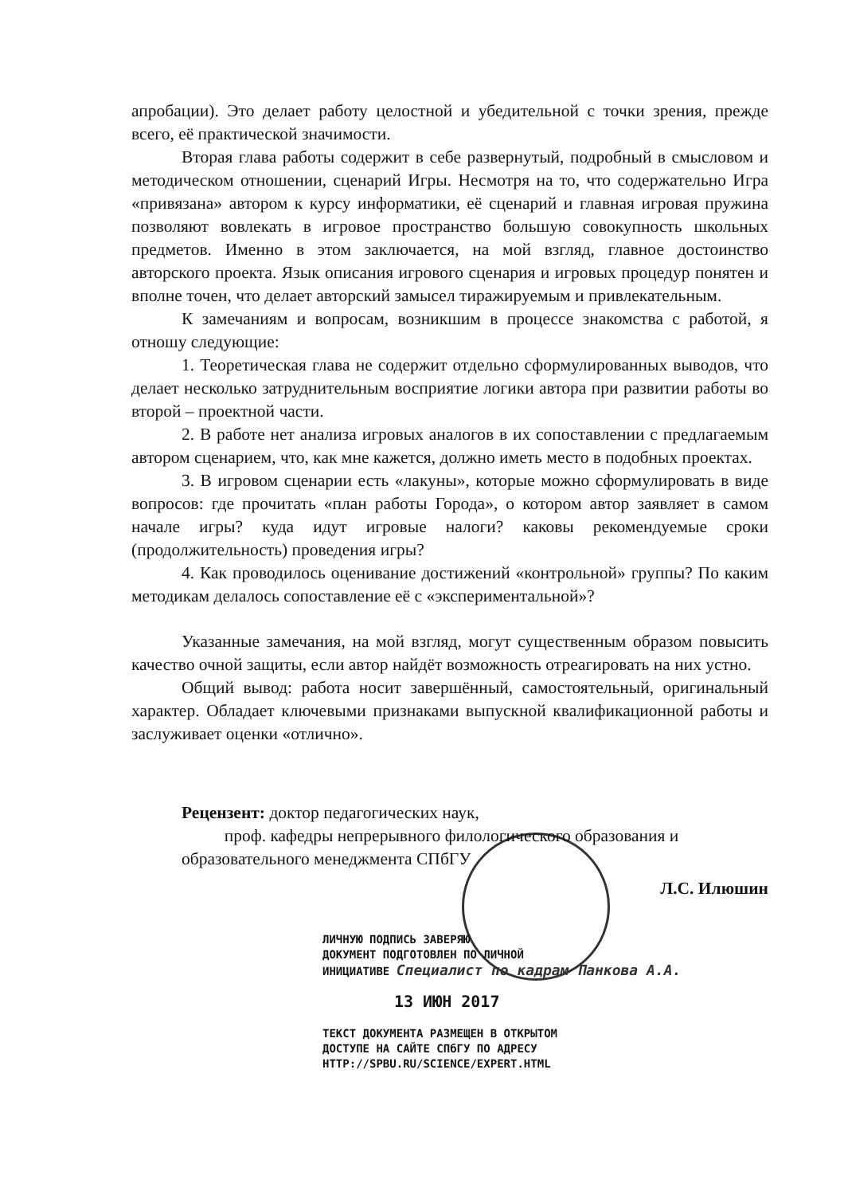апробации). Это делает работу целостной и убедительной с точки зрения, прежде всего, её практической значимости.
Вторая глава работы содержит в себе развернутый, подробный в смысловом и методическом отношении, сценарий Игры. Несмотря на то, что содержательно Игра «привязана» автором к курсу информатики, её сценарий и главная игровая пружина позволяют вовлекать в игровое пространство большую совокупность школьных предметов. Именно в этом заключается, на мой взгляд, главное достоинство авторского проекта. Язык описания игрового сценария и игровых процедур понятен и вполне точен, что делает авторский замысел тиражируемым и привлекательным.
К замечаниям и вопросам, возникшим в процессе знакомства с работой, я отношу следующие:
1. Теоретическая глава не содержит отдельно сформулированных выводов, что делает несколько затруднительным восприятие логики автора при развитии работы во второй – проектной части.
2. В работе нет анализа игровых аналогов в их сопоставлении с предлагаемым автором сценарием, что, как мне кажется, должно иметь место в подобных проектах.
3. В игровом сценарии есть «лакуны», которые можно сформулировать в виде вопросов: где прочитать «план работы Города», о котором автор заявляет в самом начале игры? куда идут игровые налоги? каковы рекомендуемые сроки (продолжительность) проведения игры?
4. Как проводилось оценивание достижений «контрольной» группы? По каким методикам делалось сопоставление её с «экспериментальной»?
Указанные замечания, на мой взгляд, могут существенным образом повысить качество очной защиты, если автор найдёт возможность отреагировать на них устно.
Общий вывод: работа носит завершённый, самостоятельный, оригинальный характер. Обладает ключевыми признаками выпускной квалификационной работы и заслуживает оценки «отлично».
Рецензент: доктор педагогических наук,
проф. кафедры непрерывного филологического образования и
образовательного менеджмента СПбГУ
Л.С. Илюшин
ЛИЧНУЮ ПОДПИСЬ ЗАВЕРЯЮ
ДОКУМЕНТ ПОДГОТОВЛЕН ПО ЛИЧНОЙ
ИНИЦИАТИВЕ Специалист по кадрам Панкова А.А.
13 ИЮН 2017
ТЕКСТ ДОКУМЕНТА РАЗМЕЩЕН В ОТКРЫТОМ
ДОСТУПЕ НА САЙТЕ СПбГУ ПО АДРЕСУ
HTTP://SPBU.RU/SCIENCE/EXPERT.HTML